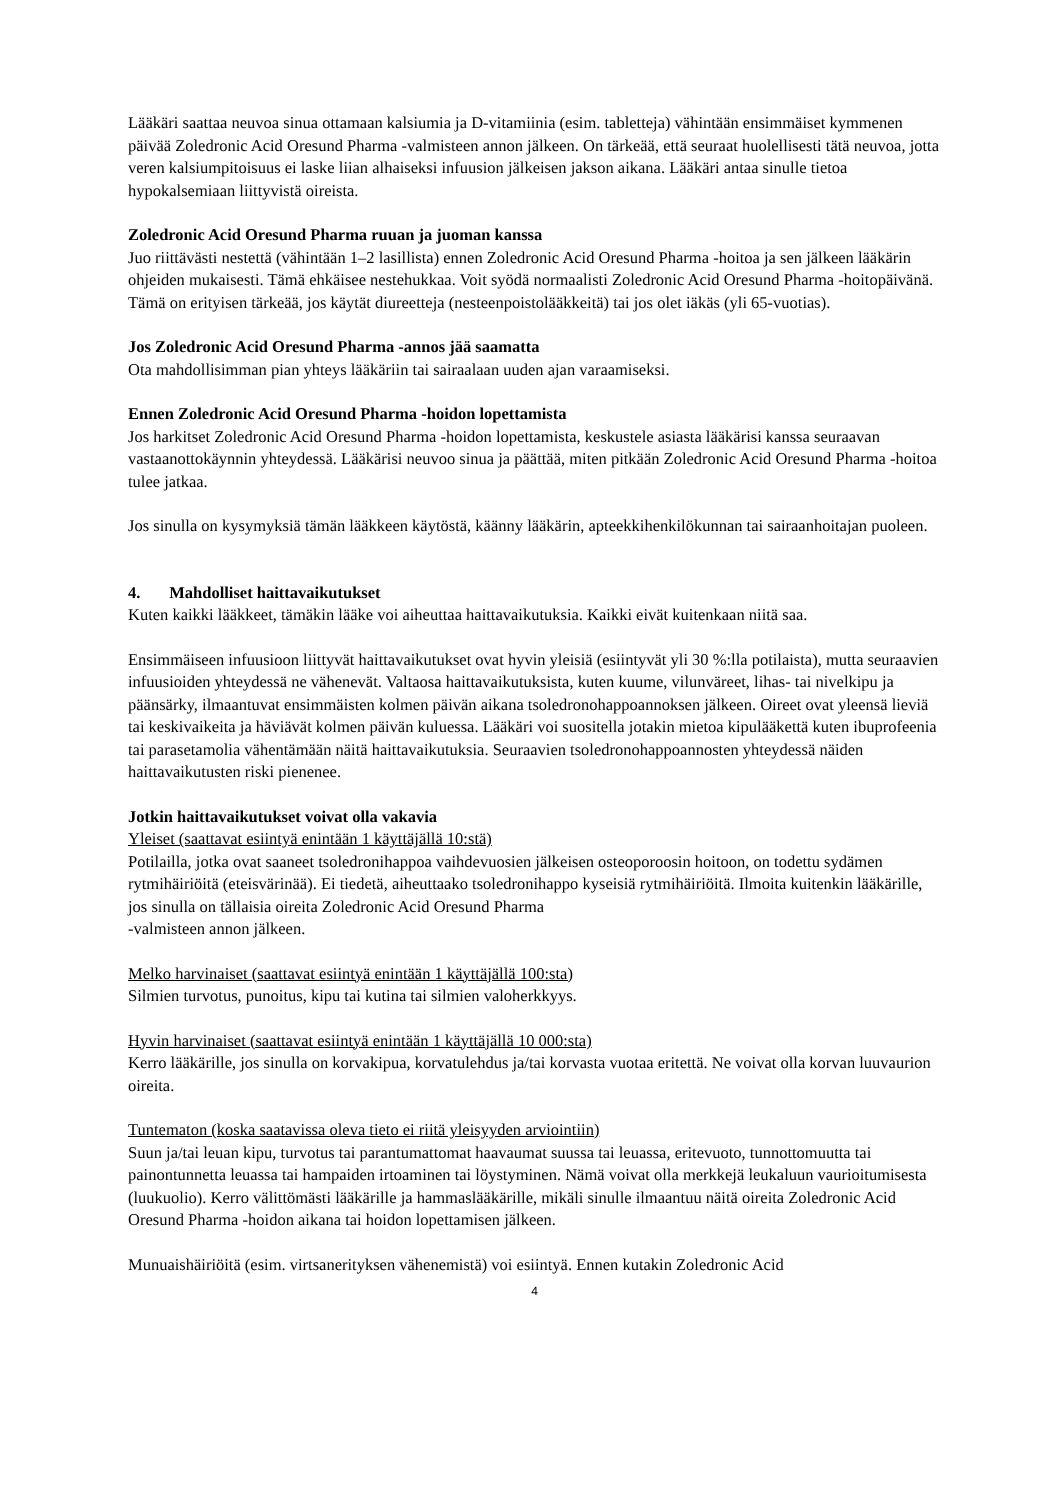Lääkäri saattaa neuvoa sinua ottamaan kalsiumia ja D-vitamiinia (esim. tabletteja) vähintään ensimmäiset kymmenen päivää Zoledronic Acid Oresund Pharma -valmisteen annon jälkeen. On tärkeää, että seuraat huolellisesti tätä neuvoa, jotta veren kalsiumpitoisuus ei laske liian alhaiseksi infuusion jälkeisen jakson aikana. Lääkäri antaa sinulle tietoa hypokalsemiaan liittyvistä oireista.
Zoledronic Acid Oresund Pharma ruuan ja juoman kanssa
Juo riittävästi nestettä (vähintään 1–2 lasillista) ennen Zoledronic Acid Oresund Pharma -hoitoa ja sen jälkeen lääkärin ohjeiden mukaisesti. Tämä ehkäisee nestehukkaa. Voit syödä normaalisti Zoledronic Acid Oresund Pharma -hoitopäivänä. Tämä on erityisen tärkeää, jos käytät diureetteja (nesteenpoistolääkkeitä) tai jos olet iäkäs (yli 65-vuotias).
Jos Zoledronic Acid Oresund Pharma -annos jää saamatta
Ota mahdollisimman pian yhteys lääkäriin tai sairaalaan uuden ajan varaamiseksi.
Ennen Zoledronic Acid Oresund Pharma -hoidon lopettamista
Jos harkitset Zoledronic Acid Oresund Pharma -hoidon lopettamista, keskustele asiasta lääkärisi kanssa seuraavan vastaanottokäynnin yhteydessä. Lääkärisi neuvoo sinua ja päättää, miten pitkään Zoledronic Acid Oresund Pharma -hoitoa tulee jatkaa.
Jos sinulla on kysymyksiä tämän lääkkeen käytöstä, käänny lääkärin, apteekkihenkilökunnan tai sairaanhoitajan puoleen.
4. Mahdolliset haittavaikutukset
Kuten kaikki lääkkeet, tämäkin lääke voi aiheuttaa haittavaikutuksia. Kaikki eivät kuitenkaan niitä saa.
Ensimmäiseen infuusioon liittyvät haittavaikutukset ovat hyvin yleisiä (esiintyvät yli 30 %:lla potilaista), mutta seuraavien infuusioiden yhteydessä ne vähenevät. Valtaosa haittavaikutuksista, kuten kuume, vilunväreet, lihas- tai nivelkipu ja päänsärky, ilmaantuvat ensimmäisten kolmen päivän aikana tsoledronohappoannoksen jälkeen. Oireet ovat yleensä lieviä tai keskivaikeita ja häviävät kolmen päivän kuluessa. Lääkäri voi suositella jotakin mietoa kipulääkettä kuten ibuprofeenia tai parasetamolia vähentämään näitä haittavaikutuksia. Seuraavien tsoledronohappoannosten yhteydessä näiden haittavaikutusten riski pienenee.
Jotkin haittavaikutukset voivat olla vakavia
Yleiset (saattavat esiintyä enintään 1 käyttäjällä 10:stä)
Potilailla, jotka ovat saaneet tsoledronihappoa vaihdevuosien jälkeisen osteoporoosin hoitoon, on todettu sydämen rytmihäiriöitä (eteisvärinää). Ei tiedetä, aiheuttaako tsoledronihappo kyseisiä rytmihäiriöitä. Ilmoita kuitenkin lääkärille, jos sinulla on tällaisia oireita Zoledronic Acid Oresund Pharma
-valmisteen annon jälkeen.
Melko harvinaiset (saattavat esiintyä enintään 1 käyttäjällä 100:sta)
Silmien turvotus, punoitus, kipu tai kutina tai silmien valoherkkyys.
Hyvin harvinaiset (saattavat esiintyä enintään 1 käyttäjällä 10 000:sta)
Kerro lääkärille, jos sinulla on korvakipua, korvatulehdus ja/tai korvasta vuotaa eritettä. Ne voivat olla korvan luuvaurion oireita.
Tuntematon (koska saatavissa oleva tieto ei riitä yleisyyden arviointiin)
Suun ja/tai leuan kipu, turvotus tai parantumattomat haavaumat suussa tai leuassa, eritevuoto, tunnottomuutta tai painontunnetta leuassa tai hampaiden irtoaminen tai löystyminen. Nämä voivat olla merkkejä leukaluun vaurioitumisesta (luukuolio). Kerro välittömästi lääkärille ja hammaslääkärille, mikäli sinulle ilmaantuu näitä oireita Zoledronic Acid Oresund Pharma -hoidon aikana tai hoidon lopettamisen jälkeen.
Munuaishäiriöitä (esim. virtsanerityksen vähenemistä) voi esiintyä. Ennen kutakin Zoledronic Acid
4